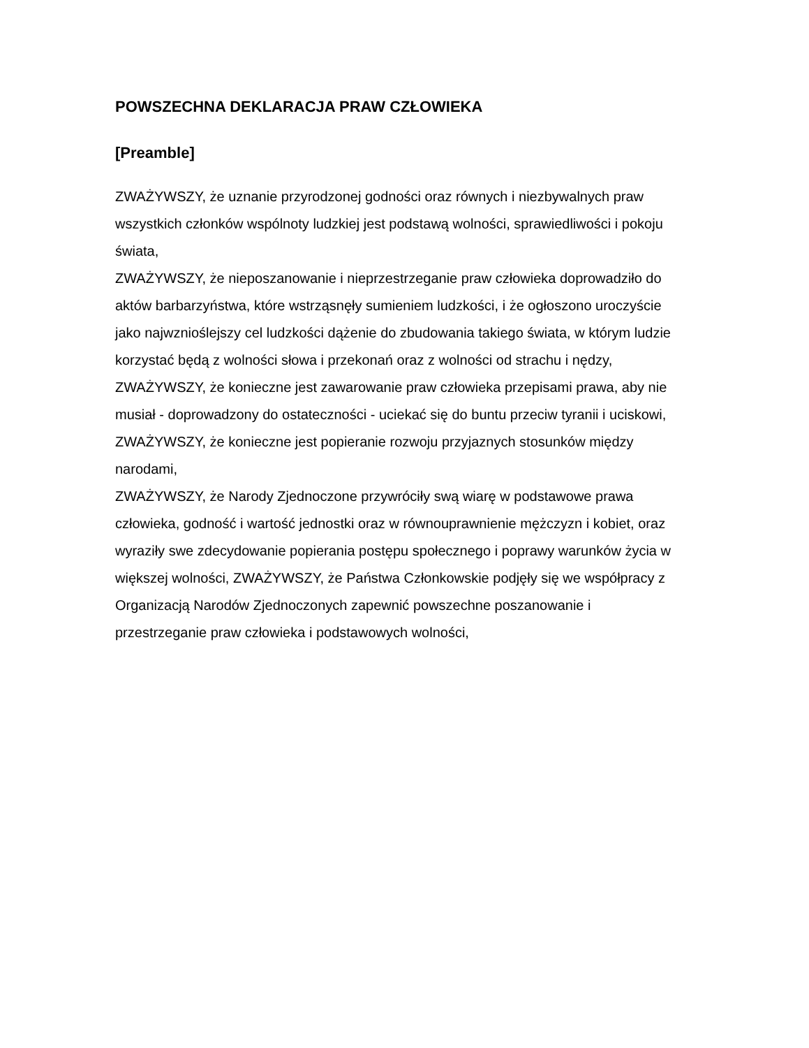POWSZECHNA DEKLARACJA PRAW CZŁOWIEKA
[Preamble]
ZWAŻYWSZY, że uznanie przyrodzonej godności oraz równych i niezbywalnych praw wszystkich członków wspólnoty ludzkiej jest podstawą wolności, sprawiedliwości i pokoju świata,
ZWAŻYWSZY, że nieposzanowanie i nieprzestrzeganie praw człowieka doprowadziło do aktów barbarzyństwa, które wstrząsnęły sumieniem ludzkości, i że ogłoszono uroczyście jako najwznioślejszy cel ludzkości dążenie do zbudowania takiego świata, w którym ludzie korzystać będą z wolności słowa i przekonań oraz z wolności od strachu i nędzy,
ZWAŻYWSZY, że konieczne jest zawarowanie praw człowieka przepisami prawa, aby nie musiał - doprowadzony do ostateczności - uciekać się do buntu przeciw tyranii i uciskowi,
ZWAŻYWSZY, że konieczne jest popieranie rozwoju przyjaznych stosunków między narodami,
ZWAŻYWSZY, że Narody Zjednoczone przywróciły swą wiarę w podstawowe prawa człowieka, godność i wartość jednostki oraz w równouprawnienie mężczyzn i kobiet, oraz wyraziły swe zdecydowanie popierania postępu społecznego i poprawy warunków życia w większej wolności, ZWAŻYWSZY, że Państwa Członkowskie podjęły się we współpracy z Organizacją Narodów Zjednoczonych zapewnić powszechne poszanowanie i przestrzeganie praw człowieka i podstawowych wolności,